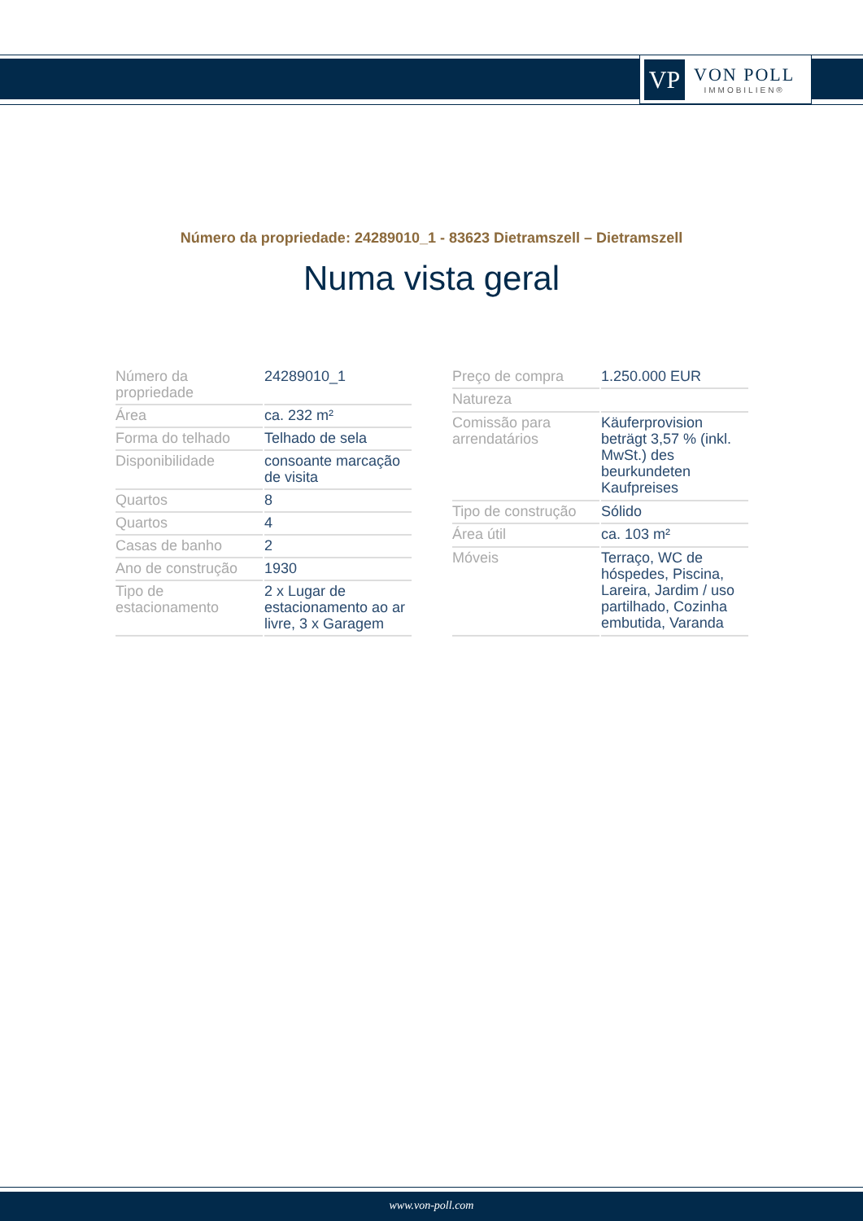VP
VON POLL
IMMOBILIEN®
Número da propriedade: 24289010_1 - 83623 Dietramszell – Dietramszell
Numa vista geral
| Número da propriedade | 24289010_1 |
| Área | ca. 232 m² |
| Forma do telhado | Telhado de sela |
| Disponibilidade | consoante marcação de visita |
| Quartos | 8 |
| Quartos | 4 |
| Casas de banho | 2 |
| Ano de construção | 1930 |
| Tipo de estacionamento | 2 x Lugar de estacionamento ao ar livre, 3 x Garagem |
| Preço de compra | 1.250.000 EUR |
| Natureza | |
| Comissão para arrendatários | Käuferprovision beträgt 3,57 % (inkl. MwSt.) des beurkundeten Kaufpreises |
| Tipo de construção | Sólido |
| Área útil | ca. 103 m² |
| Móveis | Terraço, WC de hóspedes, Piscina, Lareira, Jardim / uso partilhado, Cozinha embutida, Varanda |
www.von-poll.com